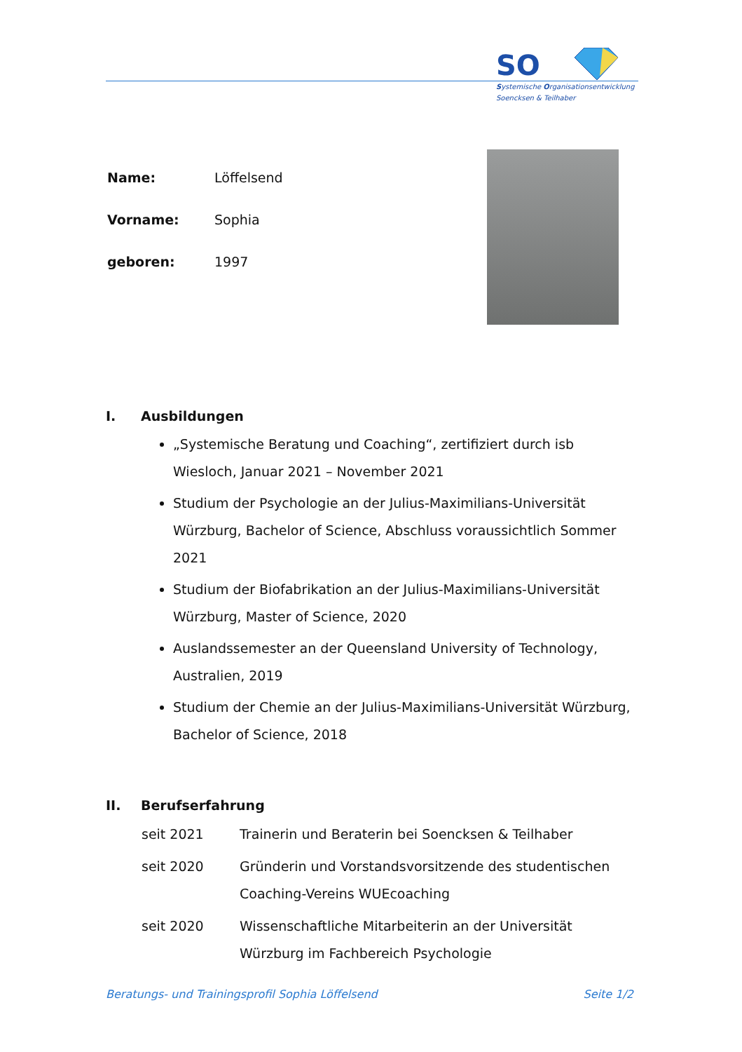SO
Systemische Organisationsentwicklung
Soencksen & Teilhaber
| Name: | Löffelsend |
| Vorname: | Sophia |
| geboren: | 1997 |
I. Ausbildungen
„Systemische Beratung und Coaching“, zertifiziert durch isb Wiesloch, Januar 2021 – November 2021
Studium der Psychologie an der Julius-Maximilians-Universität Würzburg, Bachelor of Science, Abschluss voraussichtlich Sommer 2021
Studium der Biofabrikation an der Julius-Maximilians-Universität Würzburg, Master of Science, 2020
Auslandssemester an der Queensland University of Technology, Australien, 2019
Studium der Chemie an der Julius-Maximilians-Universität Würzburg, Bachelor of Science, 2018
II. Berufserfahrung
| seit 2021 | Trainerin und Beraterin bei Soencksen & Teilhaber |
| seit 2020 | Gründerin und Vorstandsvorsitzende des studentischen Coaching-Vereins WUEcoaching |
| seit 2020 | Wissenschaftliche Mitarbeiterin an der Universität Würzburg im Fachbereich Psychologie |
Beratungs- und Trainingsprofil Sophia Löffelsend Seite 1/2